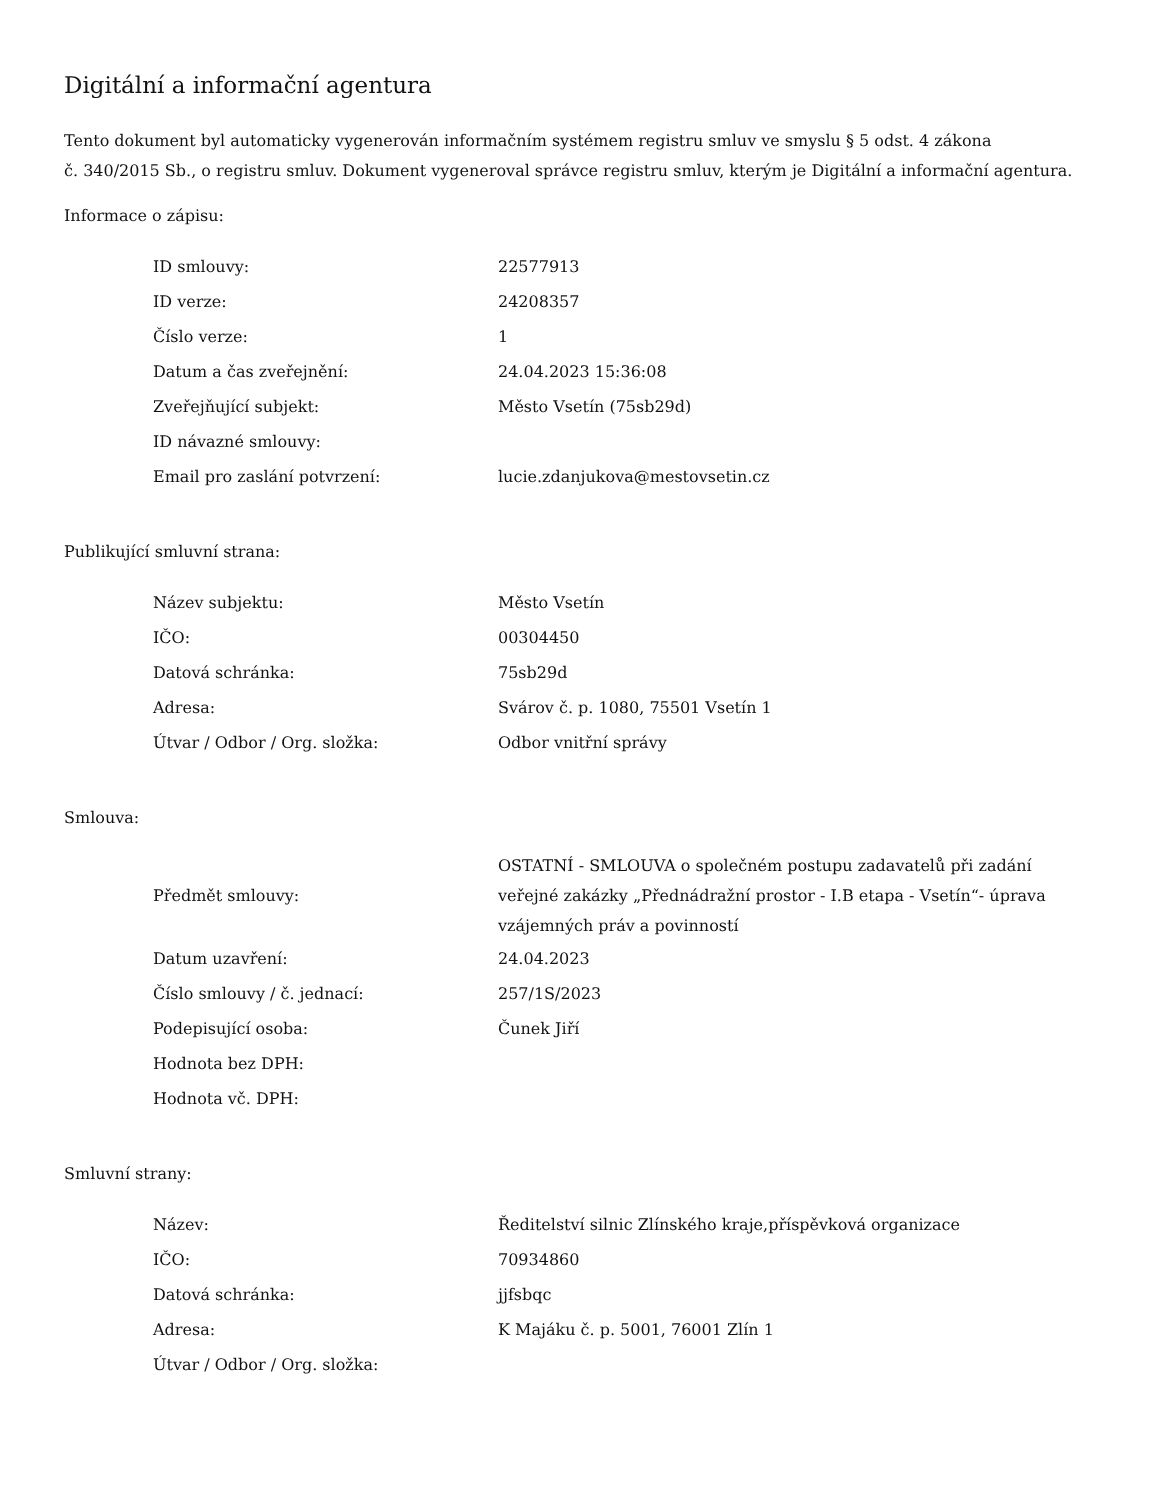Digitální a informační agentura
Tento dokument byl automaticky vygenerován informačním systémem registru smluv ve smyslu § 5 odst. 4 zákona
č. 340/2015 Sb., o registru smluv. Dokument vygeneroval správce registru smluv, kterým je Digitální a informační agentura.
Informace o zápisu:
| ID smlouvy: | 22577913 |
| ID verze: | 24208357 |
| Číslo verze: | 1 |
| Datum a čas zveřejnění: | 24.04.2023 15:36:08 |
| Zveřejňující subjekt: | Město Vsetín (75sb29d) |
| ID návazné smlouvy: | |
| Email pro zaslání potvrzení: | lucie.zdanjukova@mestovsetin.cz |
Publikující smluvní strana:
| Název subjektu: | Město Vsetín |
| IČO: | 00304450 |
| Datová schránka: | 75sb29d |
| Adresa: | Svárov č. p. 1080, 75501 Vsetín 1 |
| Útvar / Odbor / Org. složka: | Odbor vnitřní správy |
Smlouva:
| Předmět smlouvy: | OSTATNÍ - SMLOUVA o společném postupu zadavatelů při zadání veřejné zakázky „Přednádražní prostor - I.B etapa - Vsetín“- úprava vzájemných práv a povinností |
| Datum uzavření: | 24.04.2023 |
| Číslo smlouvy / č. jednací: | 257/1S/2023 |
| Podepisující osoba: | Čunek Jiří |
| Hodnota bez DPH: | |
| Hodnota vč. DPH: | |
Smluvní strany:
| Název: | Ředitelství silnic Zlínského kraje,příspěvková organizace |
| IČO: | 70934860 |
| Datová schránka: | jjfsbqc |
| Adresa: | K Majáku č. p. 5001, 76001 Zlín 1 |
| Útvar / Odbor / Org. složka: | |